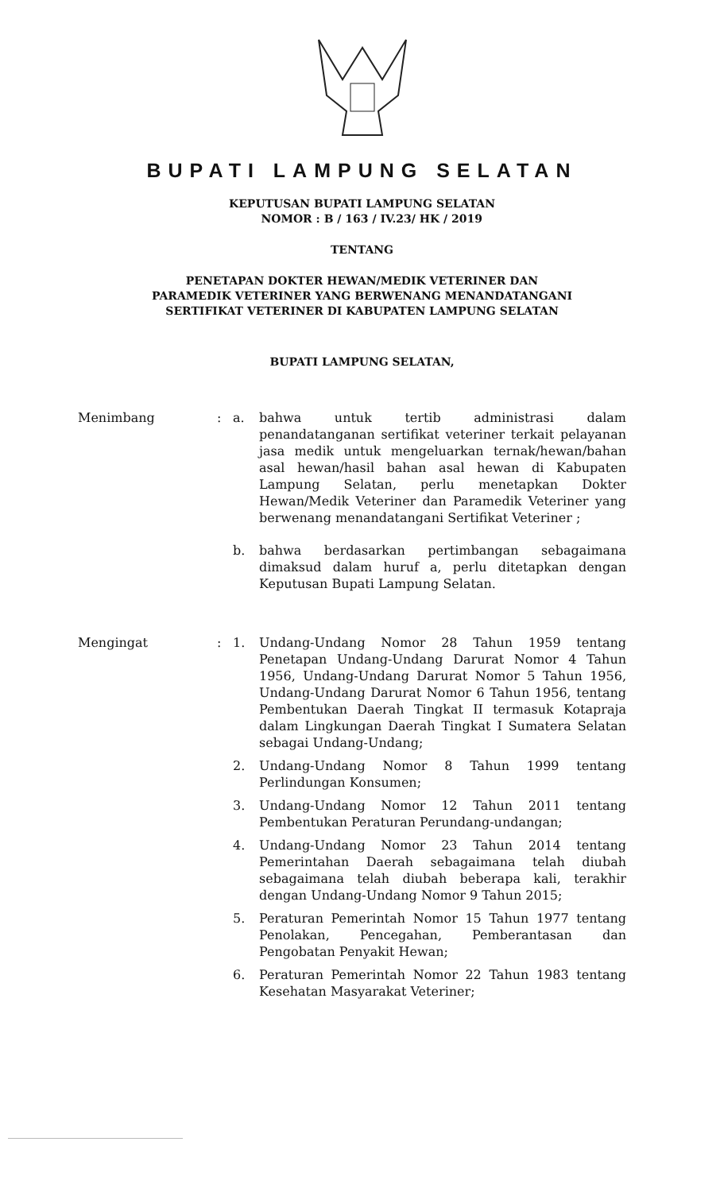BUPATI LAMPUNG SELATAN
KEPUTUSAN BUPATI LAMPUNG SELATAN
NOMOR : B / 163 / IV.23/ HK / 2019
TENTANG
PENETAPAN DOKTER HEWAN/MEDIK VETERINER DAN
PARAMEDIK VETERINER YANG BERWENANG MENANDATANGANI
SERTIFIKAT VETERINER DI KABUPATEN LAMPUNG SELATAN
BUPATI LAMPUNG SELATAN,
Menimbang : a. bahwa untuk tertib administrasi dalam penandatanganan sertifikat veteriner terkait pelayanan jasa medik untuk mengeluarkan ternak/hewan/bahan asal hewan/hasil bahan asal hewan di Kabupaten Lampung Selatan, perlu menetapkan Dokter Hewan/Medik Veteriner dan Paramedik Veteriner yang berwenang menandatangani Sertifikat Veteriner ;
b. bahwa berdasarkan pertimbangan sebagaimana dimaksud dalam huruf a, perlu ditetapkan dengan Keputusan Bupati Lampung Selatan.
Mengingat : 1. Undang-Undang Nomor 28 Tahun 1959 tentang Penetapan Undang-Undang Darurat Nomor 4 Tahun 1956, Undang-Undang Darurat Nomor 5 Tahun 1956, Undang-Undang Darurat Nomor 6 Tahun 1956, tentang Pembentukan Daerah Tingkat II termasuk Kotapraja dalam Lingkungan Daerah Tingkat I Sumatera Selatan sebagai Undang-Undang;
2. Undang-Undang Nomor 8 Tahun 1999 tentang Perlindungan Konsumen;
3. Undang-Undang Nomor 12 Tahun 2011 tentang Pembentukan Peraturan Perundang-undangan;
4. Undang-Undang Nomor 23 Tahun 2014 tentang Pemerintahan Daerah sebagaimana telah diubah sebagaimana telah diubah beberapa kali, terakhir dengan Undang-Undang Nomor 9 Tahun 2015;
5. Peraturan Pemerintah Nomor 15 Tahun 1977 tentang Penolakan, Pencegahan, Pemberantasan dan Pengobatan Penyakit Hewan;
6. Peraturan Pemerintah Nomor 22 Tahun 1983 tentang Kesehatan Masyarakat Veteriner;